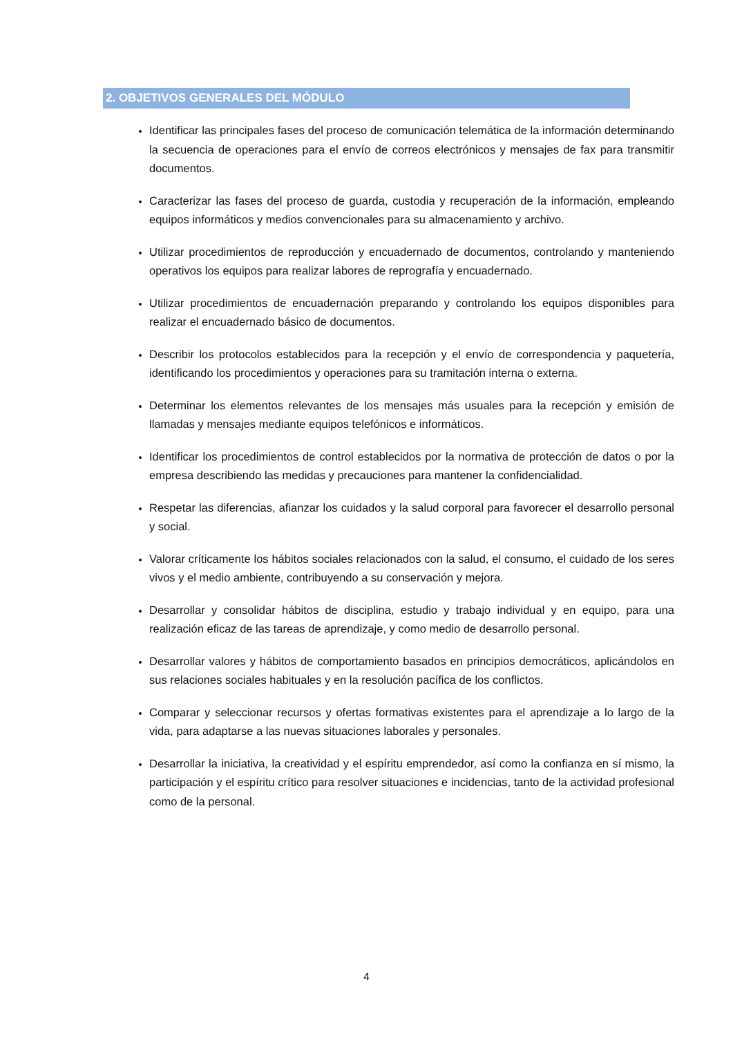2. OBJETIVOS GENERALES DEL MÓDULO
Identificar las principales fases del proceso de comunicación telemática de la información determinando la secuencia de operaciones para el envío de correos electrónicos y mensajes de fax para transmitir documentos.
Caracterizar las fases del proceso de guarda, custodia y recuperación de la información, empleando equipos informáticos y medios convencionales para su almacenamiento y archivo.
Utilizar procedimientos de reproducción y encuadernado de documentos, controlando y manteniendo operativos los equipos para realizar labores de reprografía y encuadernado.
Utilizar procedimientos de encuadernación preparando y controlando los equipos disponibles para realizar el encuadernado básico de documentos.
Describir los protocolos establecidos para la recepción y el envío de correspondencia y paquetería, identificando los procedimientos y operaciones para su tramitación interna o externa.
Determinar los elementos relevantes de los mensajes más usuales para la recepción y emisión de llamadas y mensajes mediante equipos telefónicos e informáticos.
Identificar los procedimientos de control establecidos por la normativa de protección de datos o por la empresa describiendo las medidas y precauciones para mantener la confidencialidad.
Respetar las diferencias, afianzar los cuidados y la salud corporal para favorecer el desarrollo personal y social.
Valorar críticamente los hábitos sociales relacionados con la salud, el consumo, el cuidado de los seres vivos y el medio ambiente, contribuyendo a su conservación y mejora.
Desarrollar y consolidar hábitos de disciplina, estudio y trabajo individual y en equipo, para una realización eficaz de las tareas de aprendizaje, y como medio de desarrollo personal.
Desarrollar valores y hábitos de comportamiento basados en principios democráticos, aplicándolos en sus relaciones sociales habituales y en la resolución pacífica de los conflictos.
Comparar y seleccionar recursos y ofertas formativas existentes para el aprendizaje a lo largo de la vida, para adaptarse a las nuevas situaciones laborales y personales.
Desarrollar la iniciativa, la creatividad y el espíritu emprendedor, así como la confianza en sí mismo, la participación y el espíritu crítico para resolver situaciones e incidencias, tanto de la actividad profesional como de la personal.
4